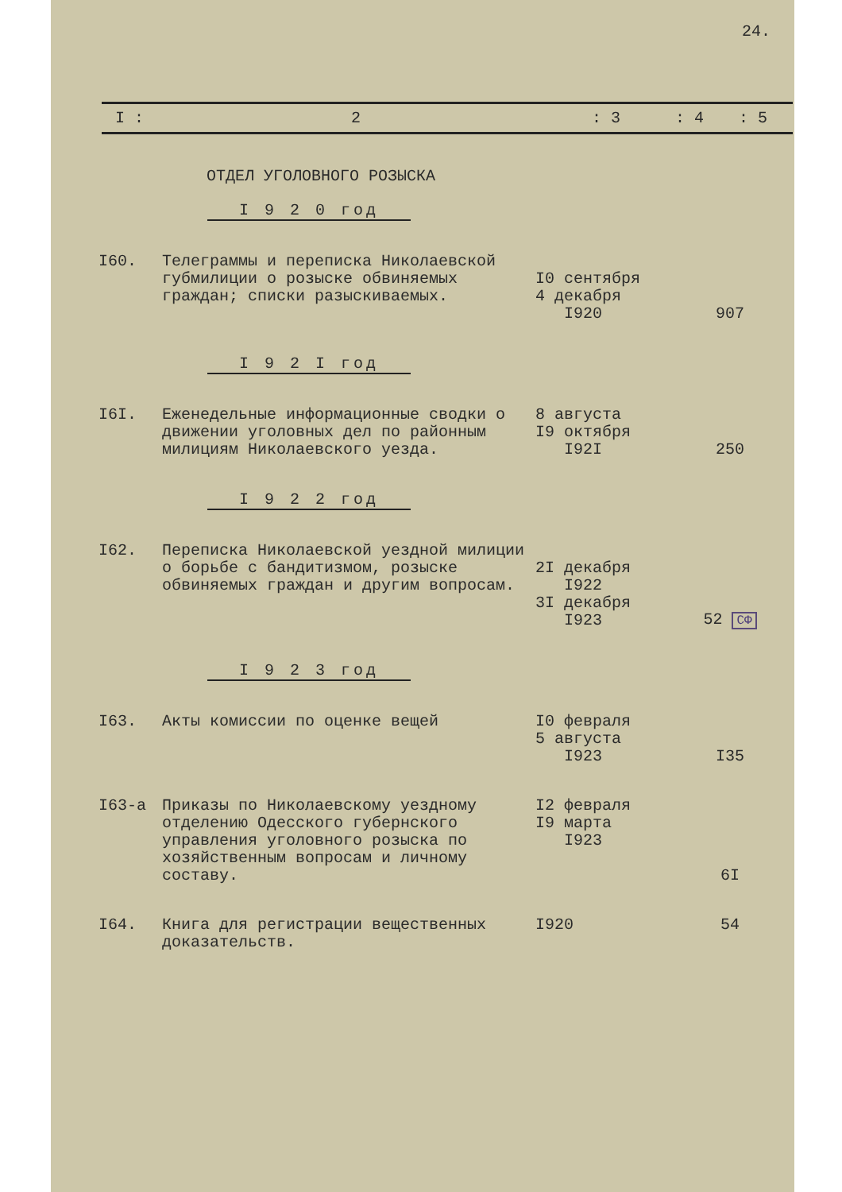24.
I : 2: 3: 4: 5
ОТДЕЛ УГОЛОВНОГО РОЗЫСКА
I 9 2 0 год
| I60. | Телеграммы и переписка Николаевской губмилиции о розыске обвиняемых граждан; списки разыскиваемых. | I0 сентября 4 декабря I920 | 907 |
I 9 2 I год
| I6I. | Еженедельные информационные сводки о движении уголовных дел по районным милициям Николаевского уезда. | 8 августа I9 октября I92I | 250 |
I 9 2 2 год
| I62. | Переписка Николаевской уездной милиции о борьбе с бандитизмом, розыске обвиняемых граждан и другим вопросам. | 2I декабря I922 3I декабря I923 | 52 СФ |
I 9 2 3 год
| I63. | Акты комиссии по оценке вещей | I0 февраля 5 августа I923 | I35 |
| I63-а | Приказы по Николаевскому уездному отделению Одесского губернского управления уголовного розыска по хозяйственным вопросам и личному составу. | I2 февраля I9 марта I923 | 6I |
| I64. | Книга для регистрации вещественных доказательств. | I920 | 54 |